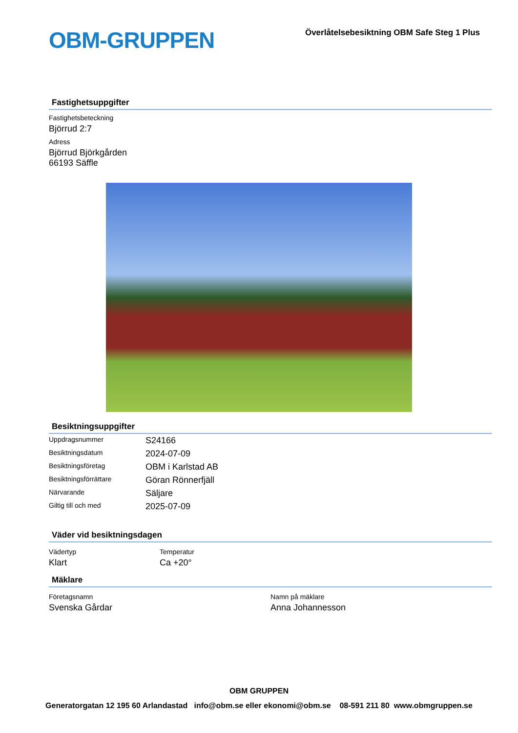OBM-GRUPPEN
Överlåtelsebesiktning OBM Safe Steg 1 Plus
Fastighetsuppgifter
Fastighetsbeteckning
Björrud 2:7
Adress
Björrud Björkgården
66193 Säffle
Besiktningsuppgifter
| Uppdragsnummer | S24166 |
| Besiktningsdatum | 2024-07-09 |
| Besiktningsföretag | OBM i Karlstad AB |
| Besiktningsförrättare | Göran Rönnerfjäll |
| Närvarande | Säljare |
| Giltig till och med | 2025-07-09 |
Väder vid besiktningsdagen
| Vädertyp Klart | Temperatur Ca +20° |
Mäklare
| Företagsnamn Svenska Gårdar | Namn på mäklare Anna Johannesson |
OBM GRUPPEN
Generatorgatan 12 195 60 Arlandastad info@obm.se eller ekonomi@obm.se 08-591 211 80 www.obmgruppen.se